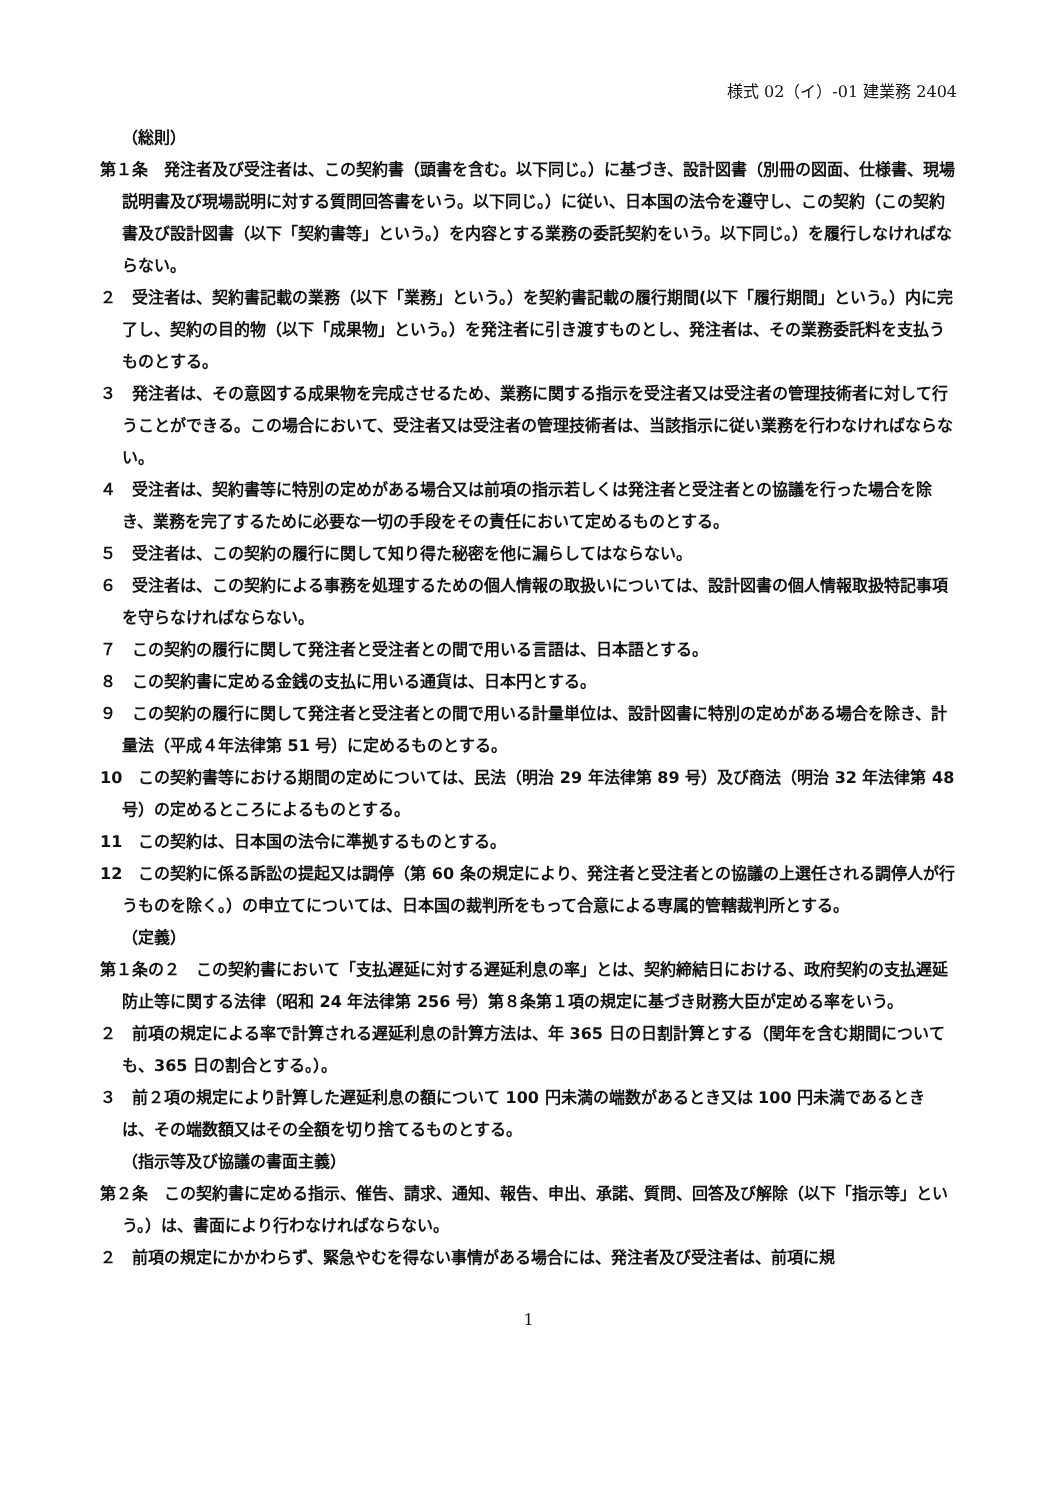様式 02（イ）-01 建業務 2404
（総則）
第１条　発注者及び受注者は、この契約書（頭書を含む。以下同じ。）に基づき、設計図書（別冊の図面、仕様書、現場説明書及び現場説明に対する質問回答書をいう。以下同じ。）に従い、日本国の法令を遵守し、この契約（この契約書及び設計図書（以下「契約書等」という。）を内容とする業務の委託契約をいう。以下同じ。）を履行しなければならない。
２　受注者は、契約書記載の業務（以下「業務」という。）を契約書記載の履行期間(以下「履行期間」という。）内に完了し、契約の目的物（以下「成果物」という。）を発注者に引き渡すものとし、発注者は、その業務委託料を支払うものとする。
３　発注者は、その意図する成果物を完成させるため、業務に関する指示を受注者又は受注者の管理技術者に対して行うことができる。この場合において、受注者又は受注者の管理技術者は、当該指示に従い業務を行わなければならない。
４　受注者は、契約書等に特別の定めがある場合又は前項の指示若しくは発注者と受注者との協議を行った場合を除き、業務を完了するために必要な一切の手段をその責任において定めるものとする。
５　受注者は、この契約の履行に関して知り得た秘密を他に漏らしてはならない。
６　受注者は、この契約による事務を処理するための個人情報の取扱いについては、設計図書の個人情報取扱特記事項を守らなければならない。
７　この契約の履行に関して発注者と受注者との間で用いる言語は、日本語とする。
８　この契約書に定める金銭の支払に用いる通貨は、日本円とする。
９　この契約の履行に関して発注者と受注者との間で用いる計量単位は、設計図書に特別の定めがある場合を除き、計量法（平成４年法律第 51 号）に定めるものとする。
10　この契約書等における期間の定めについては、民法（明治 29 年法律第 89 号）及び商法（明治 32 年法律第 48 号）の定めるところによるものとする。
11　この契約は、日本国の法令に準拠するものとする。
12　この契約に係る訴訟の提起又は調停（第 60 条の規定により、発注者と受注者との協議の上選任される調停人が行うものを除く。）の申立てについては、日本国の裁判所をもって合意による専属的管轄裁判所とする。
（定義）
第１条の２　この契約書において「支払遅延に対する遅延利息の率」とは、契約締結日における、政府契約の支払遅延防止等に関する法律（昭和 24 年法律第 256 号）第８条第１項の規定に基づき財務大臣が定める率をいう。
２　前項の規定による率で計算される遅延利息の計算方法は、年 365 日の日割計算とする（閏年を含む期間についても、365 日の割合とする。）。
３　前２項の規定により計算した遅延利息の額について 100 円未満の端数があるとき又は 100 円未満であるときは、その端数額又はその全額を切り捨てるものとする。
（指示等及び協議の書面主義）
第２条　この契約書に定める指示、催告、請求、通知、報告、申出、承諾、質問、回答及び解除（以下「指示等」という。）は、書面により行わなければならない。
２　前項の規定にかかわらず、緊急やむを得ない事情がある場合には、発注者及び受注者は、前項に規
1